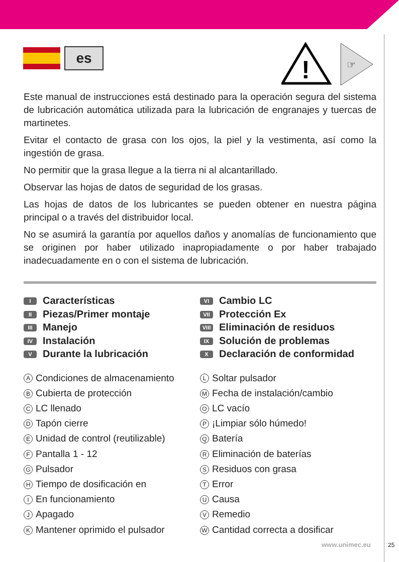es
!
☞
Este manual de instrucciones está destinado para la operación segura del sistema de lubricación automática utilizada para la lubricación de engranajes y tuercas de martinetes.
Evitar el contacto de grasa con los ojos, la piel y la vestimenta, así como la ingestión de grasa.
No permitir que la grasa llegue a la tierra ni al alcantarillado.
Observar las hojas de datos de seguridad de los grasas.
Las hojas de datos de los lubricantes se pueden obtener en nuestra página principal o a través del distribuidor local.
No se asumirá la garantía por aquellos daños y anomalías de funcionamiento que se originen por haber utilizado inapropiadamente o por haber trabajado inadecuadamente en o con el sistema de lubricación.
I Características
II Piezas/Primer montaje
III Manejo
IV Instalación
V Durante la lubricación
VI Cambio LC
VII Protección Ex
VIII Eliminación de residuos
IX Solución de problemas
X Declaración de conformidad
A Condiciones de almacenamiento
B Cubierta de protección
C LC llenado
D Tapón cierre
E Unidad de control (reutilizable)
F Pantalla 1 - 12
G Pulsador
H Tiempo de dosificación en
I En funcionamiento
J Apagado
K Mantener oprimido el pulsador
L Soltar pulsador
M Fecha de instalación/cambio
O LC vacío
P ¡Limpiar sólo húmedo!
Q Batería
R Eliminación de baterías
S Residuos con grasa
T Error
U Causa
V Remedio
W Cantidad correcta a dosificar
www.unimec.eu 25